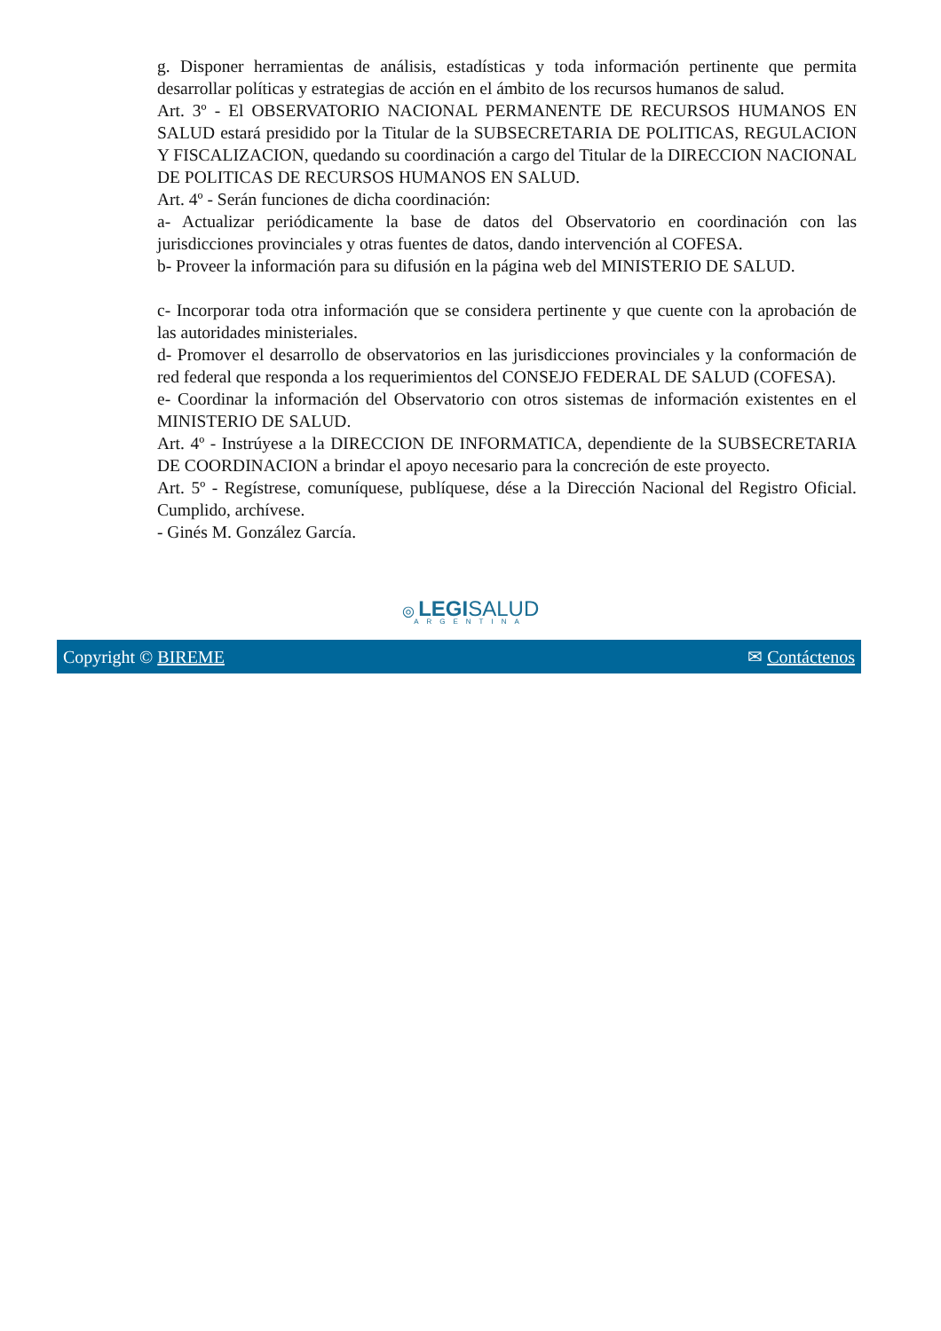g. Disponer herramientas de análisis, estadísticas y toda información pertinente que permita desarrollar políticas y estrategias de acción en el ámbito de los recursos humanos de salud.
Art. 3º - El OBSERVATORIO NACIONAL PERMANENTE DE RECURSOS HUMANOS EN SALUD estará presidido por la Titular de la SUBSECRETARIA DE POLITICAS, REGULACION Y FISCALIZACION, quedando su coordinación a cargo del Titular de la DIRECCION NACIONAL DE POLITICAS DE RECURSOS HUMANOS EN SALUD.
Art. 4º - Serán funciones de dicha coordinación:
a- Actualizar periódicamente la base de datos del Observatorio en coordinación con las jurisdicciones provinciales y otras fuentes de datos, dando intervención al COFESA.
b- Proveer la información para su difusión en la página web del MINISTERIO DE SALUD.
c- Incorporar toda otra información que se considera pertinente y que cuente con la aprobación de las autoridades ministeriales.
d- Promover el desarrollo de observatorios en las jurisdicciones provinciales y la conformación de red federal que responda a los requerimientos del CONSEJO FEDERAL DE SALUD (COFESA).
e- Coordinar la información del Observatorio con otros sistemas de información existentes en el MINISTERIO DE SALUD.
Art. 4º - Instrúyese a la DIRECCION DE INFORMATICA, dependiente de la SUBSECRETARIA DE COORDINACION a brindar el apoyo necesario para la concreción de este proyecto.
Art. 5º - Regístrese, comuníquese, publíquese, dése a la Dirección Nacional del Registro Oficial. Cumplido, archívese.
- Ginés M. González García.
◎ LEGI SALUD
ARGENTINA
Copyright © BIREME ✉ Contáctenos